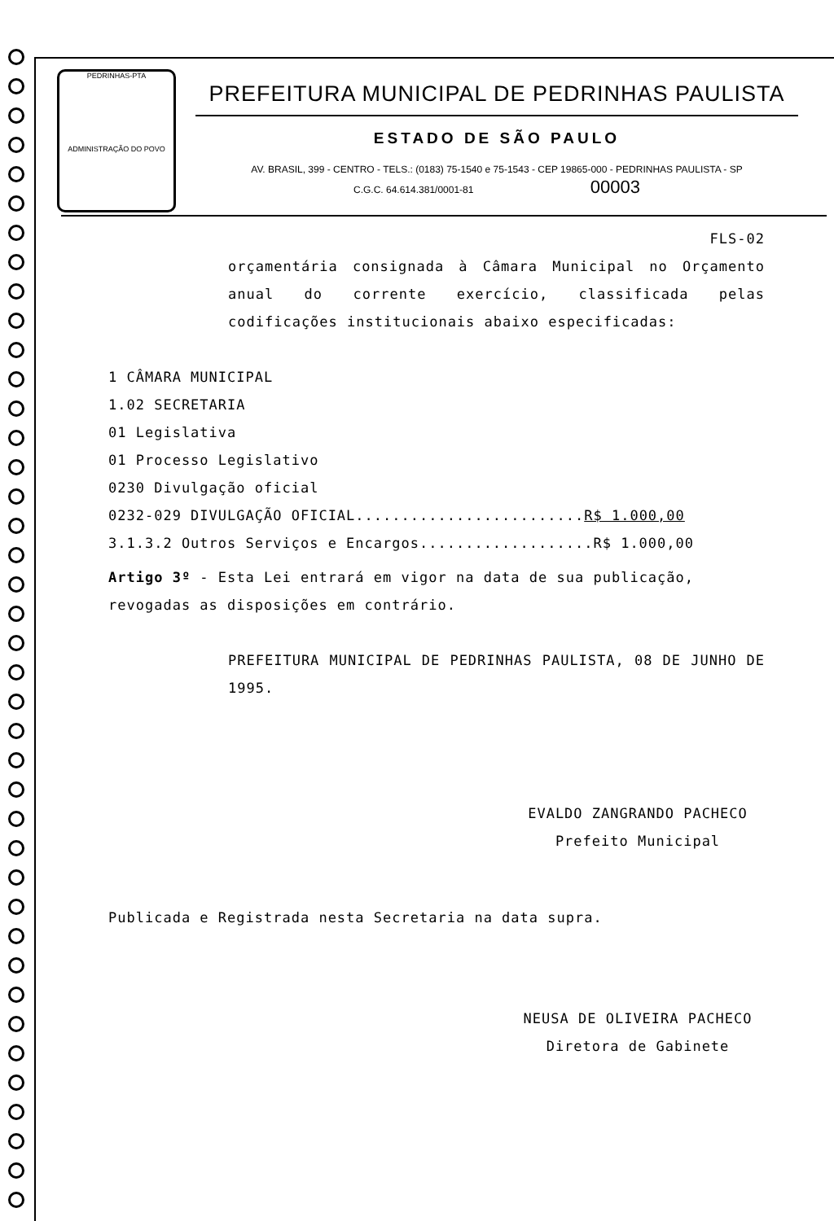PEDRINHAS-PTA
ADMINISTRAÇÃO DO POVO
PREFEITURA MUNICIPAL DE PEDRINHAS PAULISTA
ESTADO DE SÃO PAULO
AV. BRASIL, 399 - CENTRO - TELS.: (0183) 75-1540 e 75-1543 - CEP 19865-000 - PEDRINHAS PAULISTA - SP
C.G.C. 64.614.381/0001-81 00003
FLS-02
orçamentária consignada à Câmara Municipal no Orçamento anual do corrente exercício, classificada pelas codificações institucionais abaixo especificadas:
1 CÂMARA MUNICIPAL
1.02 SECRETARIA
01 Legislativa
01 Processo Legislativo
0230 Divulgação oficial
0232-029 DIVULGAÇÃO OFICIAL.........................R$ 1.000,00
3.1.3.2 Outros Serviços e Encargos...................R$ 1.000,00
Artigo 3º - Esta Lei entrará em vigor na data de sua publicação, revogadas as disposições em contrário.
PREFEITURA MUNICIPAL DE PEDRINHAS PAULISTA, 08 DE JUNHO DE 1995.
EVALDO ZANGRANDO PACHECO
Prefeito Municipal
Publicada e Registrada nesta Secretaria na data supra.
NEUSA DE OLIVEIRA PACHECO
Diretora de Gabinete